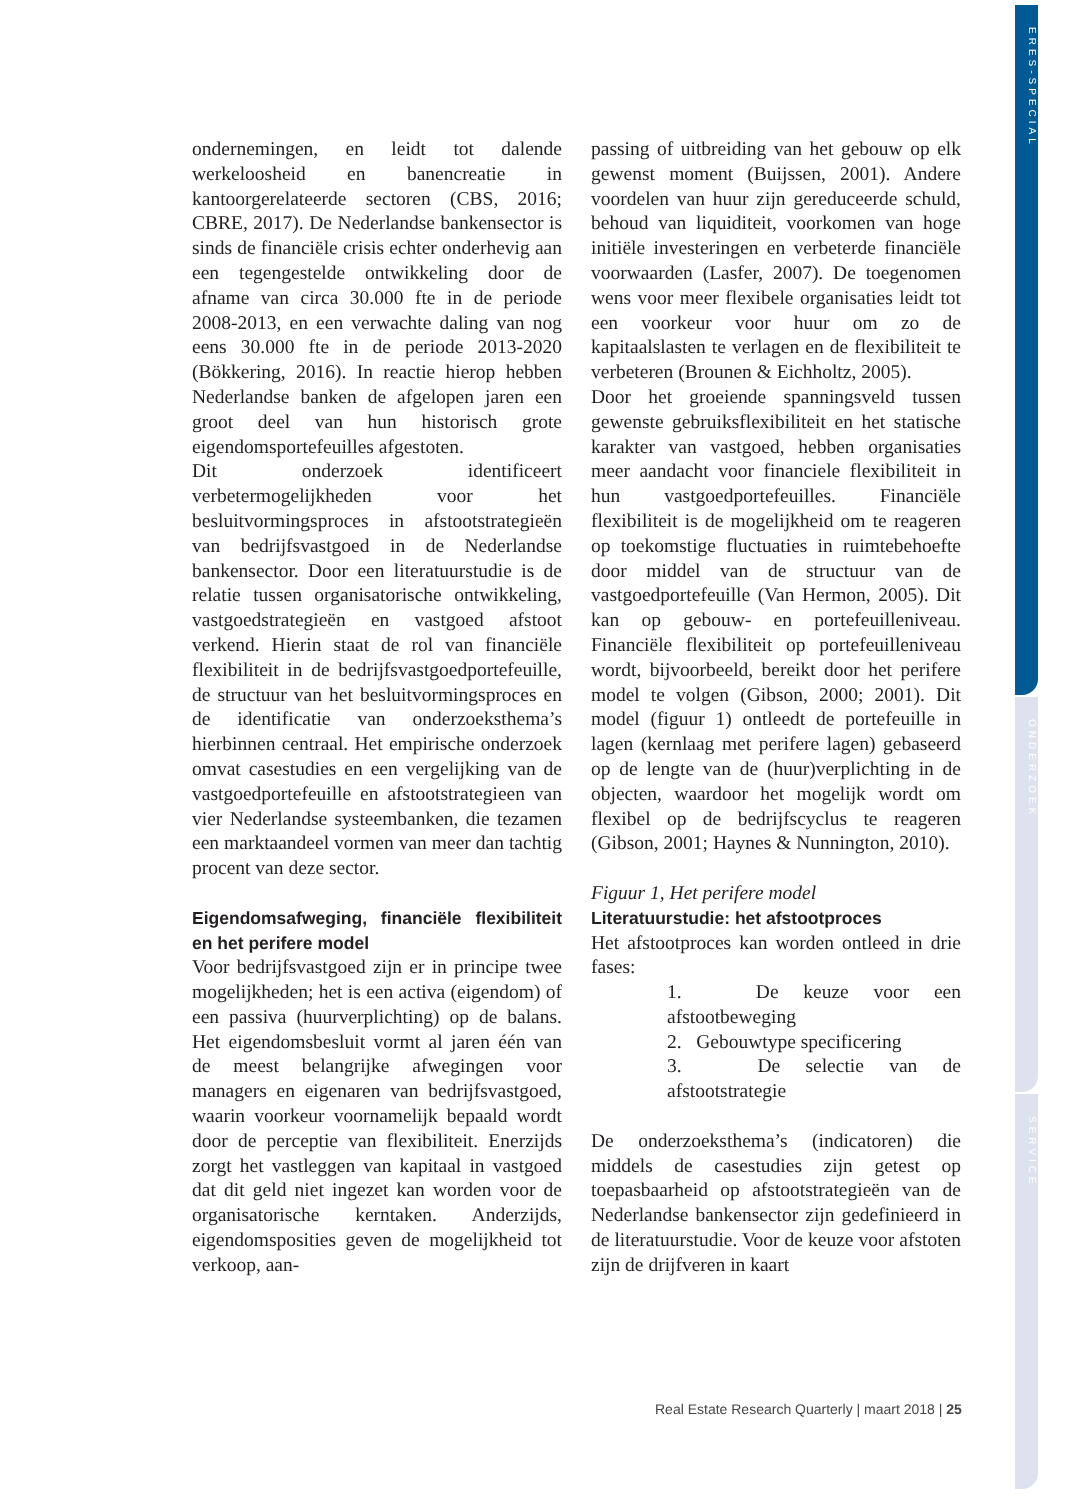ERES-SPECIAL
ONDERZOEK
SERVICE
ondernemingen, en leidt tot dalende werkeloosheid en banencreatie in kantoorgerelateerde sectoren (CBS, 2016; CBRE, 2017). De Nederlandse bankensector is sinds de financiële crisis echter onderhevig aan een tegengestelde ontwikkeling door de afname van circa 30.000 fte in de periode 2008-2013, en een verwachte daling van nog eens 30.000 fte in de periode 2013-2020 (Bökkering, 2016). In reactie hierop hebben Nederlandse banken de afgelopen jaren een groot deel van hun historisch grote eigendomsportefeuilles afgestoten.
Dit onderzoek identificeert verbetermogelijkheden voor het besluitvormingsproces in afstootstrategieën van bedrijfsvastgoed in de Nederlandse bankensector. Door een literatuurstudie is de relatie tussen organisatorische ontwikkeling, vastgoedstrategieën en vastgoed afstoot verkend. Hierin staat de rol van financiële flexibiliteit in de bedrijfsvastgoedportefeuille, de structuur van het besluitvormingsproces en de identificatie van onderzoeksthema’s hierbinnen centraal. Het empirische onderzoek omvat casestudies en een vergelijking van de vastgoedportefeuille en afstootstrategieen van vier Nederlandse systeembanken, die tezamen een marktaandeel vormen van meer dan tachtig procent van deze sector.
Eigendomsafweging, financiële flexibiliteit en het perifere model
Voor bedrijfsvastgoed zijn er in principe twee mogelijkheden; het is een activa (eigendom) of een passiva (huurverplichting) op de balans. Het eigendomsbesluit vormt al jaren één van de meest belangrijke afwegingen voor managers en eigenaren van bedrijfsvastgoed, waarin voorkeur voornamelijk bepaald wordt door de perceptie van flexibiliteit. Enerzijds zorgt het vastleggen van kapitaal in vastgoed dat dit geld niet ingezet kan worden voor de organisatorische kerntaken. Anderzijds, eigendomsposities geven de mogelijkheid tot verkoop, aan-
passing of uitbreiding van het gebouw op elk gewenst moment (Buijssen, 2001). Andere voordelen van huur zijn gereduceerde schuld, behoud van liquiditeit, voorkomen van hoge initiële investeringen en verbeterde financiële voorwaarden (Lasfer, 2007). De toegenomen wens voor meer flexibele organisaties leidt tot een voorkeur voor huur om zo de kapitaalslasten te verlagen en de flexibiliteit te verbeteren (Brounen & Eichholtz, 2005).
Door het groeiende spanningsveld tussen gewenste gebruiksflexibiliteit en het statische karakter van vastgoed, hebben organisaties meer aandacht voor financiele flexibiliteit in hun vastgoedportefeuilles. Financiële flexibiliteit is de mogelijkheid om te reageren op toekomstige fluctuaties in ruimtebehoefte door middel van de structuur van de vastgoedportefeuille (Van Hermon, 2005). Dit kan op gebouw- en portefeuilleniveau. Financiële flexibiliteit op portefeuilleniveau wordt, bijvoorbeeld, bereikt door het perifere model te volgen (Gibson, 2000; 2001). Dit model (figuur 1) ontleedt de portefeuille in lagen (kernlaag met perifere lagen) gebaseerd op de lengte van de (huur)verplichting in de objecten, waardoor het mogelijk wordt om flexibel op de bedrijfscyclus te reageren (Gibson, 2001; Haynes & Nunnington, 2010).
Figuur 1, Het perifere model
Literatuurstudie: het afstootproces
Het afstootproces kan worden ontleed in drie fases:
1. De keuze voor een afstootbeweging
2. Gebouwtype specificering
3. De selectie van de afstootstrategie
De onderzoeksthema’s (indicatoren) die middels de casestudies zijn getest op toepasbaarheid op afstootstrategieën van de Nederlandse bankensector zijn gedefinieerd in de literatuurstudie. Voor de keuze voor afstoten zijn de drijfveren in kaart
Real Estate Research Quarterly | maart 2018 | 25